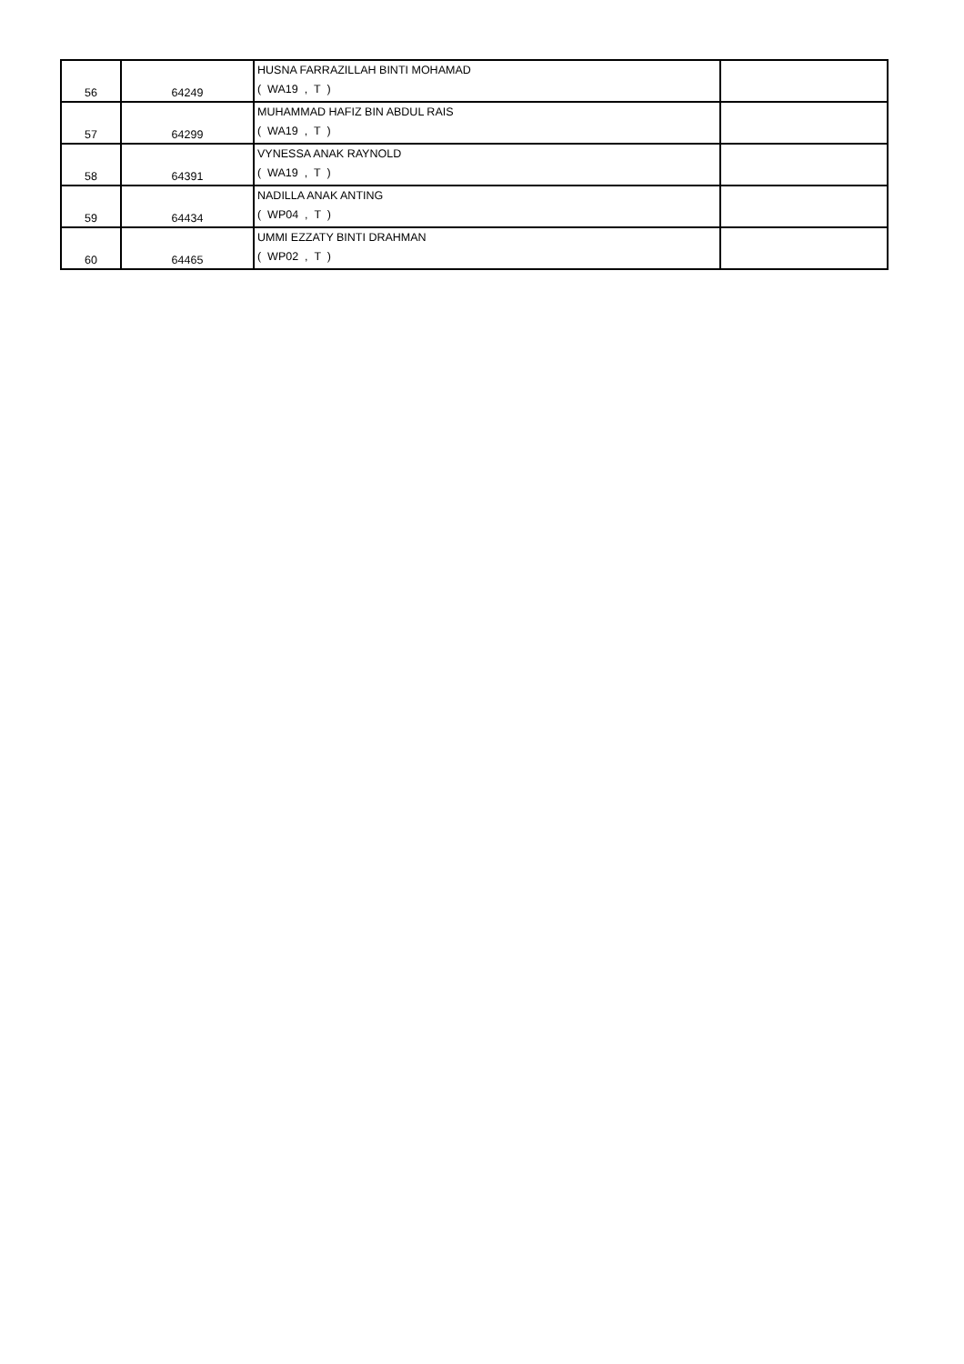| 56 | 64249 | HUSNA FARRAZILLAH BINTI MOHAMAD ( WA19 , T ) | |
| 57 | 64299 | MUHAMMAD HAFIZ BIN ABDUL RAIS ( WA19 , T ) | |
| 58 | 64391 | VYNESSA ANAK RAYNOLD ( WA19 , T ) | |
| 59 | 64434 | NADILLA ANAK ANTING ( WP04 , T ) | |
| 60 | 64465 | UMMI EZZATY BINTI DRAHMAN ( WP02 , T ) | |